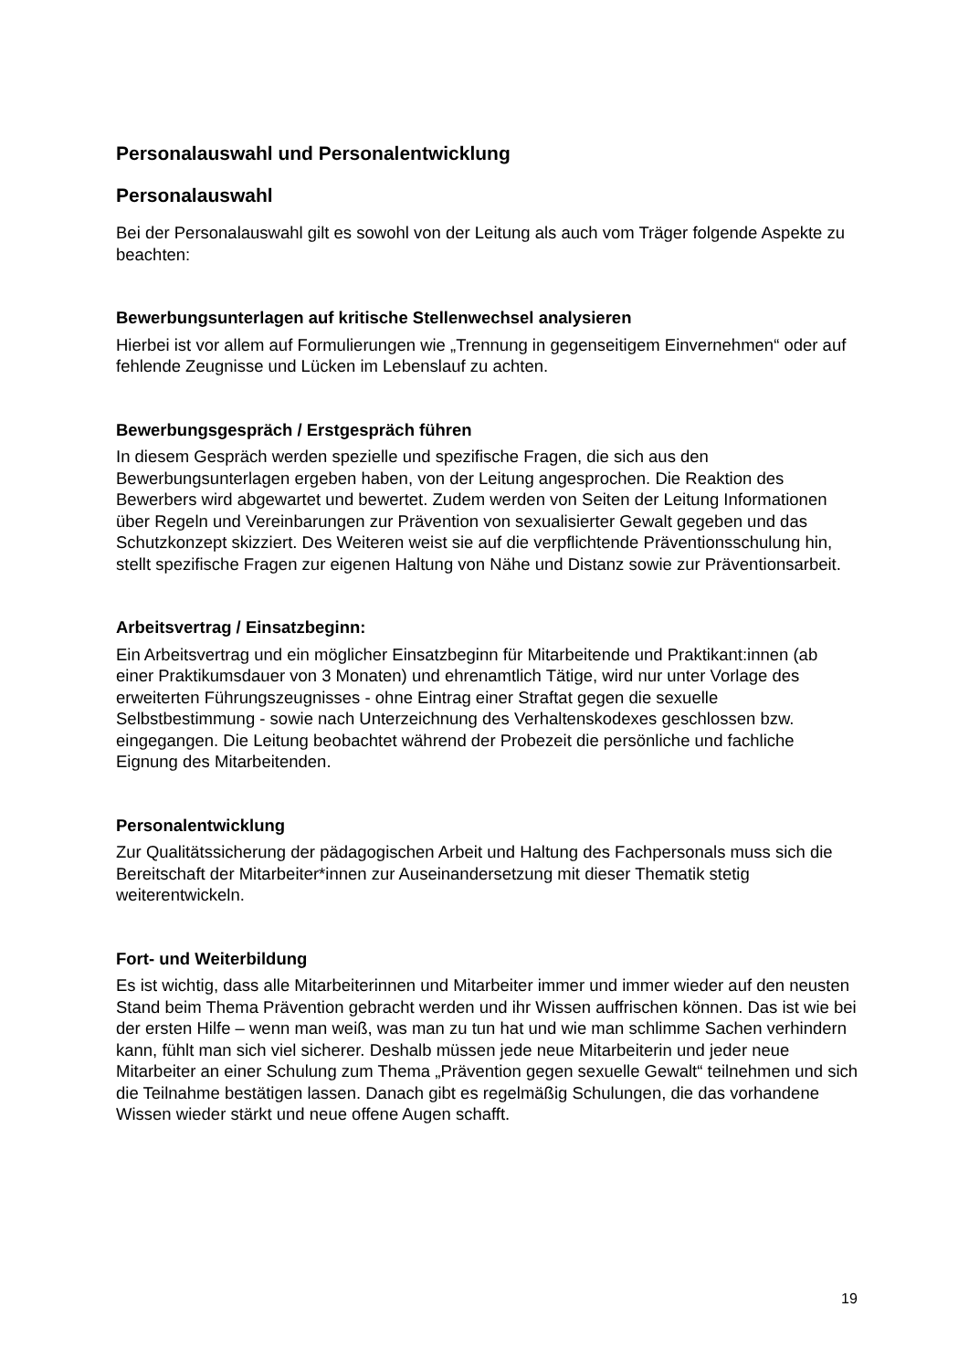Personalauswahl und Personalentwicklung
Personalauswahl
Bei der Personalauswahl gilt es sowohl von der Leitung als auch vom Träger folgende Aspekte zu beachten:
Bewerbungsunterlagen auf kritische Stellenwechsel analysieren
Hierbei ist vor allem auf Formulierungen wie „Trennung in gegenseitigem Einvernehmen“ oder auf fehlende Zeugnisse und Lücken im Lebenslauf zu achten.
Bewerbungsgespräch / Erstgespräch führen
In diesem Gespräch werden spezielle und spezifische Fragen, die sich aus den Bewerbungsunterlagen ergeben haben, von der Leitung angesprochen. Die Reaktion des Bewerbers wird abgewartet und bewertet. Zudem werden von Seiten der Leitung Informationen über Regeln und Vereinbarungen zur Prävention von sexualisierter Gewalt gegeben und das Schutzkonzept skizziert. Des Weiteren weist sie auf die verpflichtende Präventionsschulung hin, stellt spezifische Fragen zur eigenen Haltung von Nähe und Distanz sowie zur Präventionsarbeit.
Arbeitsvertrag / Einsatzbeginn:
Ein Arbeitsvertrag und ein möglicher Einsatzbeginn für Mitarbeitende und Praktikant:innen (ab einer Praktikumsdauer von 3 Monaten) und ehrenamtlich Tätige, wird nur unter Vorlage des erweiterten Führungszeugnisses - ohne Eintrag einer Straftat gegen die sexuelle Selbstbestimmung - sowie nach Unterzeichnung des Verhaltenskodexes geschlossen bzw. eingegangen. Die Leitung beobachtet während der Probezeit die persönliche und fachliche Eignung des Mitarbeitenden.
Personalentwicklung
Zur Qualitätssicherung der pädagogischen Arbeit und Haltung des Fachpersonals muss sich die Bereitschaft der Mitarbeiter*innen zur Auseinandersetzung mit dieser Thematik stetig weiterentwickeln.
Fort- und Weiterbildung
Es ist wichtig, dass alle Mitarbeiterinnen und Mitarbeiter immer und immer wieder auf den neusten Stand beim Thema Prävention gebracht werden und ihr Wissen auffrischen können. Das ist wie bei der ersten Hilfe – wenn man weiß, was man zu tun hat und wie man schlimme Sachen verhindern kann, fühlt man sich viel sicherer. Deshalb müssen jede neue Mitarbeiterin und jeder neue Mitarbeiter an einer Schulung zum Thema „Prävention gegen sexuelle Gewalt“ teilnehmen und sich die Teilnahme bestätigen lassen. Danach gibt es regelmäßig Schulungen, die das vorhandene Wissen wieder stärkt und neue offene Augen schafft.
19